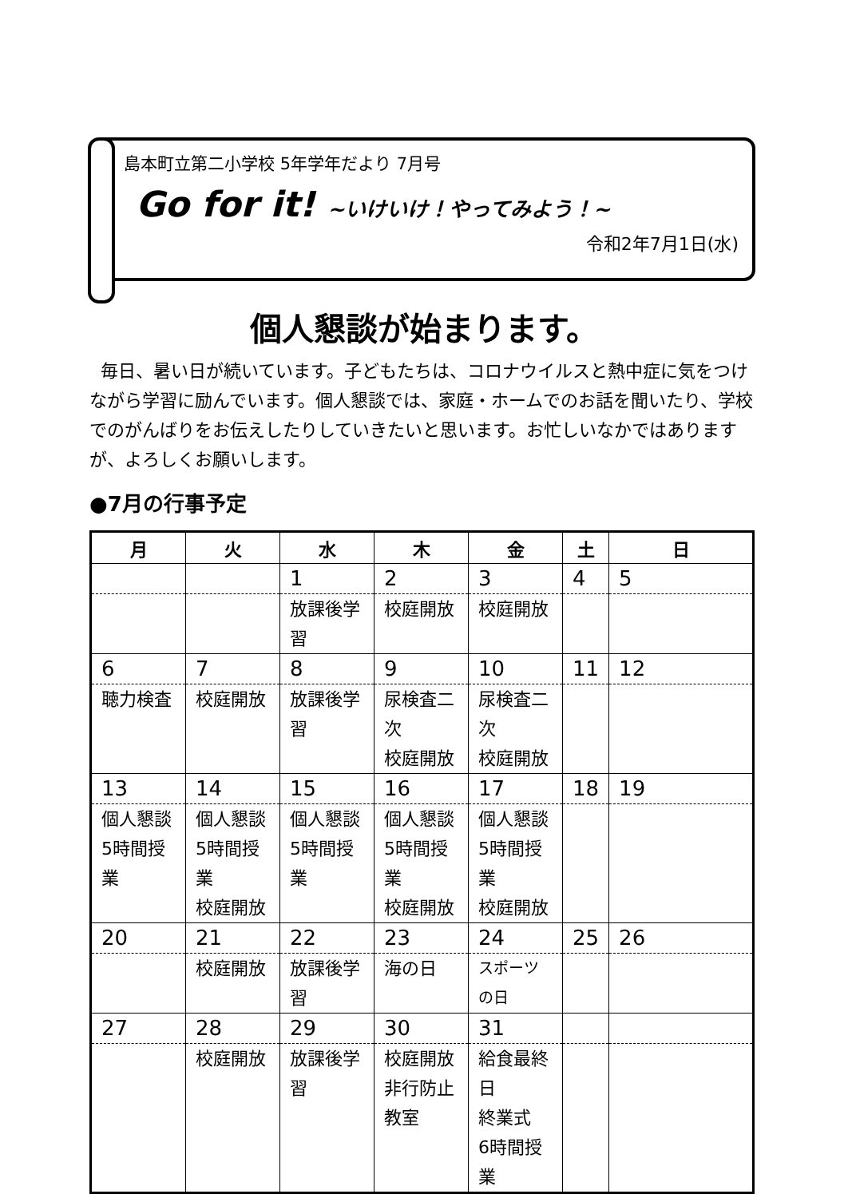島本町立第二小学校 5年学年だより 7月号
Go for it! ~いけいけ！やってみよう！~
令和2年7月1日(水)
個人懇談が始まります。
毎日、暑い日が続いています。子どもたちは、コロナウイルスと熱中症に気をつけながら学習に励んでいます。個人懇談では、家庭・ホームでのお話を聞いたり、学校でのがんばりをお伝えしたりしていきたいと思います。お忙しいなかではありますが、よろしくお願いします。
●7月の行事予定
| 月 | 火 | 水 | 木 | 金 | 土 | 日 |
| --- | --- | --- | --- | --- | --- | --- |
| | | 1 | 2 | 3 | 4 | 5 |
| | | 放課後学習 | 校庭開放 | 校庭開放 | | |
| 6 | 7 | 8 | 9 | 10 | 11 | 12 |
| 聴力検査 | 校庭開放 | 放課後学習 | 尿検査二次 校庭開放 | 尿検査二次 校庭開放 | | |
| 13 | 14 | 15 | 16 | 17 | 18 | 19 |
| 個人懇談 5時間授業 | 個人懇談 5時間授業 校庭開放 | 個人懇談 5時間授業 | 個人懇談 5時間授業 校庭開放 | 個人懇談 5時間授業 校庭開放 | | |
| 20 | 21 | 22 | 23 | 24 | 25 | 26 |
| | 校庭開放 | 放課後学習 | 海の日 | スポーツの日 | | |
| 27 | 28 | 29 | 30 | 31 | | |
| | 校庭開放 | 放課後学習 | 校庭開放 非行防止教室 | 給食最終日 終業式 6時間授業 | | |